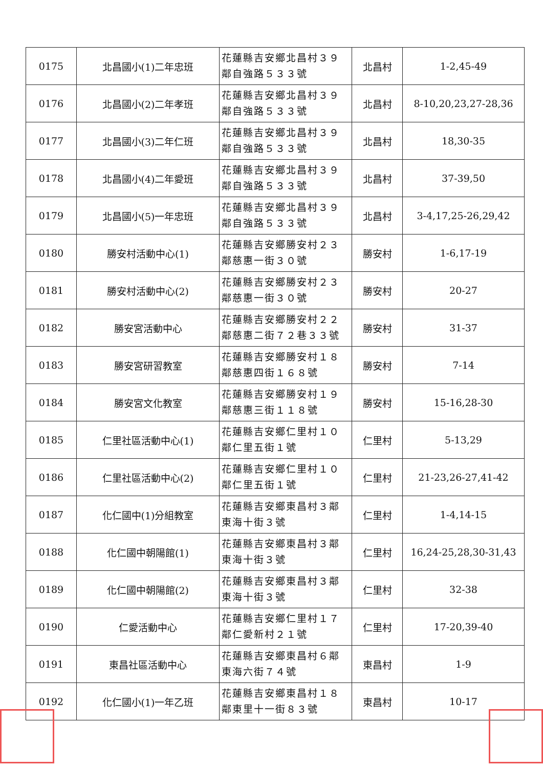| 0175 | 北昌國小(1)二年忠班 | 花蓮縣吉安鄉北昌村３９鄰自強路５３３號 | 北昌村 | 1-2,45-49 |
| 0176 | 北昌國小(2)二年孝班 | 花蓮縣吉安鄉北昌村３９鄰自強路５３３號 | 北昌村 | 8-10,20,23,27-28,36 |
| 0177 | 北昌國小(3)二年仁班 | 花蓮縣吉安鄉北昌村３９鄰自強路５３３號 | 北昌村 | 18,30-35 |
| 0178 | 北昌國小(4)二年愛班 | 花蓮縣吉安鄉北昌村３９鄰自強路５３３號 | 北昌村 | 37-39,50 |
| 0179 | 北昌國小(5)一年忠班 | 花蓮縣吉安鄉北昌村３９鄰自強路５３３號 | 北昌村 | 3-4,17,25-26,29,42 |
| 0180 | 勝安村活動中心(1) | 花蓮縣吉安鄉勝安村２３鄰慈惠一街３０號 | 勝安村 | 1-6,17-19 |
| 0181 | 勝安村活動中心(2) | 花蓮縣吉安鄉勝安村２３鄰慈惠一街３０號 | 勝安村 | 20-27 |
| 0182 | 勝安宮活動中心 | 花蓮縣吉安鄉勝安村２２鄰慈惠二街７２巷３３號 | 勝安村 | 31-37 |
| 0183 | 勝安宮研習教室 | 花蓮縣吉安鄉勝安村１８鄰慈惠四街１６８號 | 勝安村 | 7-14 |
| 0184 | 勝安宮文化教室 | 花蓮縣吉安鄉勝安村１９鄰慈惠三街１１８號 | 勝安村 | 15-16,28-30 |
| 0185 | 仁里社區活動中心(1) | 花蓮縣吉安鄉仁里村１０鄰仁里五街１號 | 仁里村 | 5-13,29 |
| 0186 | 仁里社區活動中心(2) | 花蓮縣吉安鄉仁里村１０鄰仁里五街１號 | 仁里村 | 21-23,26-27,41-42 |
| 0187 | 化仁國中(1)分組教室 | 花蓮縣吉安鄉東昌村３鄰東海十街３號 | 仁里村 | 1-4,14-15 |
| 0188 | 化仁國中朝陽館(1) | 花蓮縣吉安鄉東昌村３鄰東海十街３號 | 仁里村 | 16,24-25,28,30-31,43 |
| 0189 | 化仁國中朝陽館(2) | 花蓮縣吉安鄉東昌村３鄰東海十街３號 | 仁里村 | 32-38 |
| 0190 | 仁愛活動中心 | 花蓮縣吉安鄉仁里村１７鄰仁愛新村２１號 | 仁里村 | 17-20,39-40 |
| 0191 | 東昌社區活動中心 | 花蓮縣吉安鄉東昌村６鄰東海六街７４號 | 東昌村 | 1-9 |
| 0192 | 化仁國小(1)一年乙班 | 花蓮縣吉安鄉東昌村１８鄰東里十一街８３號 | 東昌村 | 10-17 |